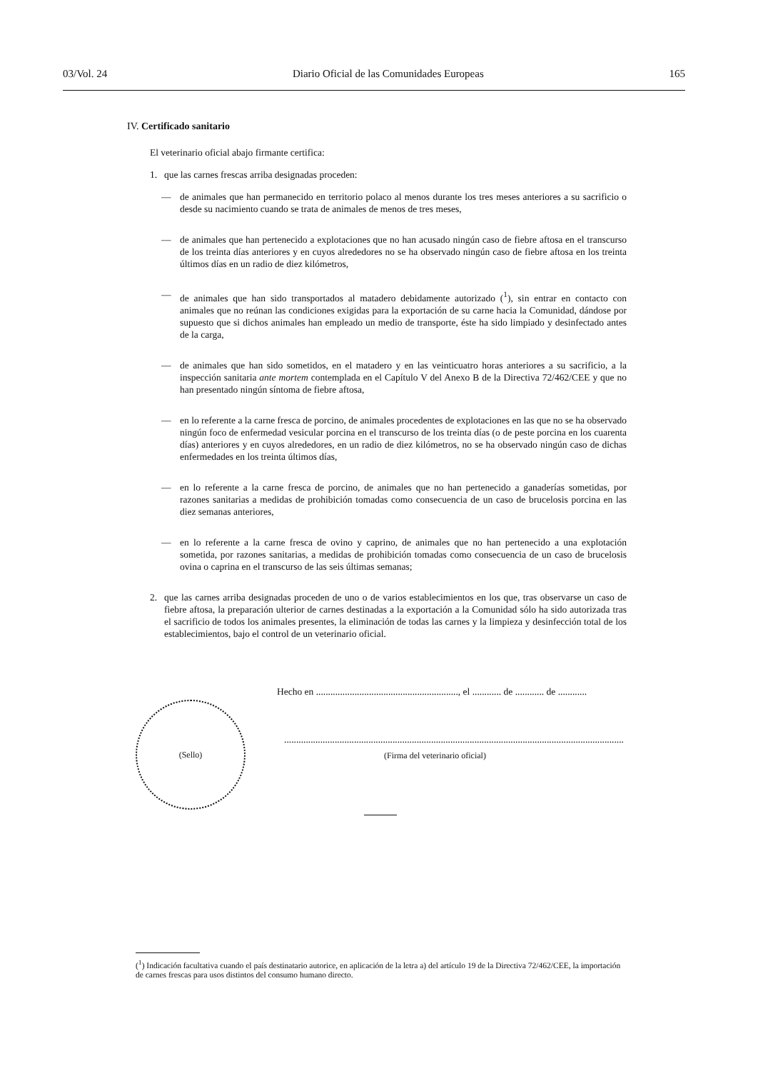03/Vol. 24 Diario Oficial de las Comunidades Europeas 165
IV. Certificado sanitario
El veterinario oficial abajo firmante certifica:
1. que las carnes frescas arriba designadas proceden:
— de animales que han permanecido en territorio polaco al menos durante los tres meses anteriores a su sacrificio o desde su nacimiento cuando se trata de animales de menos de tres meses,
— de animales que han pertenecido a explotaciones que no han acusado ningún caso de fiebre aftosa en el transcurso de los treinta días anteriores y en cuyos alrededores no se ha observado ningún caso de fiebre aftosa en los treinta últimos días en un radio de diez kilómetros,
— de animales que han sido transportados al matadero debidamente autorizado (<sup>1</sup>), sin entrar en contacto con animales que no reúnan las condiciones exigidas para la exportación de su carne hacia la Comunidad, dándose por supuesto que si dichos animales han empleado un medio de transporte, éste ha sido limpiado y desinfectado antes de la carga,
— de animales que han sido sometidos, en el matadero y en las veinticuatro horas anteriores a su sacrificio, a la inspección sanitaria ante mortem contemplada en el Capítulo V del Anexo B de la Directiva 72/462/CEE y que no han presentado ningún síntoma de fiebre aftosa,
— en lo referente a la carne fresca de porcino, de animales procedentes de explotaciones en las que no se ha observado ningún foco de enfermedad vesicular porcina en el transcurso de los treinta días (o de peste porcina en los cuarenta días) anteriores y en cuyos alrededores, en un radio de diez kilómetros, no se ha observado ningún caso de dichas enfermedades en los treinta últimos días,
— en lo referente a la carne fresca de porcino, de animales que no han pertenecido a ganaderías sometidas, por razones sanitarias a medidas de prohibición tomadas como consecuencia de un caso de brucelosis porcina en las diez semanas anteriores,
— en lo referente a la carne fresca de ovino y caprino, de animales que no han pertenecido a una explotación sometida, por razones sanitarias, a medidas de prohibición tomadas como consecuencia de un caso de brucelosis ovina o caprina en el transcurso de las seis últimas semanas;
2. que las carnes arriba designadas proceden de uno o de varios establecimientos en los que, tras observarse un caso de fiebre aftosa, la preparación ulterior de carnes destinadas a la exportación a la Comunidad sólo ha sido autorizada tras el sacrificio de todos los animales presentes, la eliminación de todas las carnes y la limpieza y desinfección total de los establecimientos, bajo el control de un veterinario oficial.
Hecho en ..........................................................., el ............ de ............ de ............
.............................................................................................................................................
(Firma del veterinario oficial)
(Sello)
(<sup>1</sup>) Indicación facultativa cuando el país destinatario autorice, en aplicación de la letra a) del artículo 19 de la Directiva 72/462/CEE, la importación de carnes frescas para usos distintos del consumo humano directo.